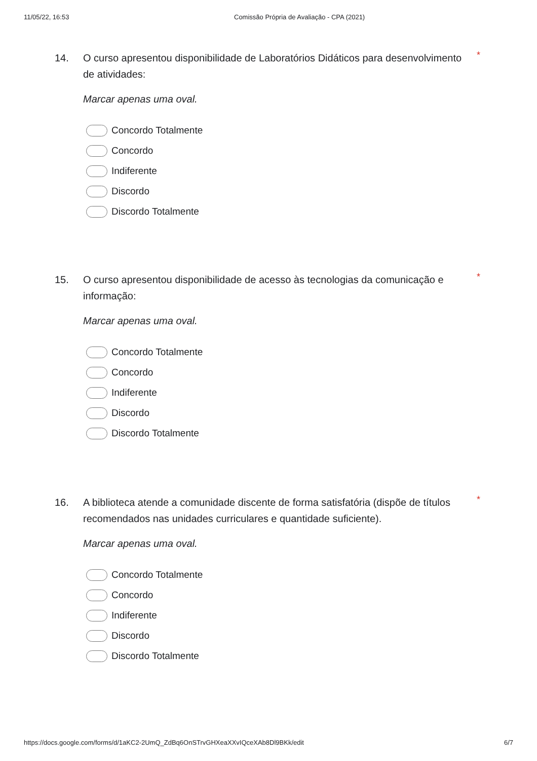11/05/22, 16:53 Comissão Própria de Avaliação - CPA (2021)
14. O curso apresentou disponibilidade de Laboratórios Didáticos para desenvolvimento de atividades:
*
Marcar apenas uma oval.
Concordo Totalmente
Concordo
Indiferente
Discordo
Discordo Totalmente
15. O curso apresentou disponibilidade de acesso às tecnologias da comunicação e informação:
*
Marcar apenas uma oval.
Concordo Totalmente
Concordo
Indiferente
Discordo
Discordo Totalmente
16. A biblioteca atende a comunidade discente de forma satisfatória (dispõe de títulos recomendados nas unidades curriculares e quantidade suficiente).
*
Marcar apenas uma oval.
Concordo Totalmente
Concordo
Indiferente
Discordo
Discordo Totalmente
https://docs.google.com/forms/d/1aKC2-2UmQ_ZdBq6OnSTrvGHXeaXXvIQceXAb8Dl9BKk/edit 6/7